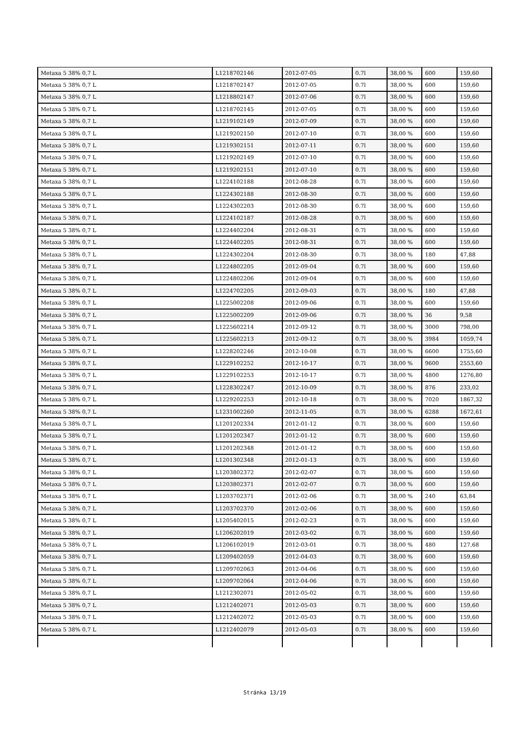| Metaxa 5 38% 0,7 L | L1218702146 | 2012-07-05 | 0.7l | 38,00 % | 600 | 159,60 |
| Metaxa 5 38% 0,7 L | L1218702147 | 2012-07-05 | 0.7l | 38,00 % | 600 | 159,60 |
| Metaxa 5 38% 0,7 L | L1218802147 | 2012-07-06 | 0.7l | 38,00 % | 600 | 159,60 |
| Metaxa 5 38% 0,7 L | L1218702145 | 2012-07-05 | 0.7l | 38,00 % | 600 | 159,60 |
| Metaxa 5 38% 0,7 L | L1219102149 | 2012-07-09 | 0.7l | 38,00 % | 600 | 159,60 |
| Metaxa 5 38% 0,7 L | L1219202150 | 2012-07-10 | 0.7l | 38,00 % | 600 | 159,60 |
| Metaxa 5 38% 0,7 L | L1219302151 | 2012-07-11 | 0.7l | 38,00 % | 600 | 159,60 |
| Metaxa 5 38% 0,7 L | L1219202149 | 2012-07-10 | 0.7l | 38,00 % | 600 | 159,60 |
| Metaxa 5 38% 0,7 L | L1219202151 | 2012-07-10 | 0.7l | 38,00 % | 600 | 159,60 |
| Metaxa 5 38% 0,7 L | L1224102188 | 2012-08-28 | 0.7l | 38,00 % | 600 | 159,60 |
| Metaxa 5 38% 0,7 L | L1224302188 | 2012-08-30 | 0.7l | 38,00 % | 600 | 159,60 |
| Metaxa 5 38% 0,7 L | L1224302203 | 2012-08-30 | 0.7l | 38,00 % | 600 | 159,60 |
| Metaxa 5 38% 0,7 L | L1224102187 | 2012-08-28 | 0.7l | 38,00 % | 600 | 159,60 |
| Metaxa 5 38% 0,7 L | L1224402204 | 2012-08-31 | 0.7l | 38,00 % | 600 | 159,60 |
| Metaxa 5 38% 0,7 L | L1224402205 | 2012-08-31 | 0.7l | 38,00 % | 600 | 159,60 |
| Metaxa 5 38% 0,7 L | L1224302204 | 2012-08-30 | 0.7l | 38,00 % | 180 | 47,88 |
| Metaxa 5 38% 0,7 L | L1224802205 | 2012-09-04 | 0.7l | 38,00 % | 600 | 159,60 |
| Metaxa 5 38% 0,7 L | L1224802206 | 2012-09-04 | 0.7l | 38,00 % | 600 | 159,60 |
| Metaxa 5 38% 0,7 L | L1224702205 | 2012-09-03 | 0.7l | 38,00 % | 180 | 47,88 |
| Metaxa 5 38% 0,7 L | L1225002208 | 2012-09-06 | 0.7l | 38,00 % | 600 | 159,60 |
| Metaxa 5 38% 0,7 L | L1225002209 | 2012-09-06 | 0.7l | 38,00 % | 36 | 9,58 |
| Metaxa 5 38% 0,7 L | L1225602214 | 2012-09-12 | 0.7l | 38,00 % | 3000 | 798,00 |
| Metaxa 5 38% 0,7 L | L1225602213 | 2012-09-12 | 0.7l | 38,00 % | 3984 | 1059,74 |
| Metaxa 5 38% 0,7 L | L1228202246 | 2012-10-08 | 0.7l | 38,00 % | 6600 | 1755,60 |
| Metaxa 5 38% 0,7 L | L1229102252 | 2012-10-17 | 0.7l | 38,00 % | 9600 | 2553,60 |
| Metaxa 5 38% 0,7 L | L1229102253 | 2012-10-17 | 0.7l | 38,00 % | 4800 | 1276,80 |
| Metaxa 5 38% 0,7 L | L1228302247 | 2012-10-09 | 0.7l | 38,00 % | 876 | 233,02 |
| Metaxa 5 38% 0,7 L | L1229202253 | 2012-10-18 | 0.7l | 38,00 % | 7020 | 1867,32 |
| Metaxa 5 38% 0,7 L | L1231002260 | 2012-11-05 | 0.7l | 38,00 % | 6288 | 1672,61 |
| Metaxa 5 38% 0,7 L | L1201202334 | 2012-01-12 | 0.7l | 38,00 % | 600 | 159,60 |
| Metaxa 5 38% 0,7 L | L1201202347 | 2012-01-12 | 0.7l | 38,00 % | 600 | 159,60 |
| Metaxa 5 38% 0,7 L | L1201202348 | 2012-01-12 | 0.7l | 38,00 % | 600 | 159,60 |
| Metaxa 5 38% 0,7 L | L1201302348 | 2012-01-13 | 0.7l | 38,00 % | 600 | 159,60 |
| Metaxa 5 38% 0,7 L | L1203802372 | 2012-02-07 | 0.7l | 38,00 % | 600 | 159,60 |
| Metaxa 5 38% 0,7 L | L1203802371 | 2012-02-07 | 0.7l | 38,00 % | 600 | 159,60 |
| Metaxa 5 38% 0,7 L | L1203702371 | 2012-02-06 | 0.7l | 38,00 % | 240 | 63,84 |
| Metaxa 5 38% 0,7 L | L1203702370 | 2012-02-06 | 0.7l | 38,00 % | 600 | 159,60 |
| Metaxa 5 38% 0,7 L | L1205402015 | 2012-02-23 | 0.7l | 38,00 % | 600 | 159,60 |
| Metaxa 5 38% 0,7 L | L1206202019 | 2012-03-02 | 0.7l | 38,00 % | 600 | 159,60 |
| Metaxa 5 38% 0,7 L | L1206102019 | 2012-03-01 | 0.7l | 38,00 % | 480 | 127,68 |
| Metaxa 5 38% 0,7 L | L1209402059 | 2012-04-03 | 0.7l | 38,00 % | 600 | 159,60 |
| Metaxa 5 38% 0,7 L | L1209702063 | 2012-04-06 | 0.7l | 38,00 % | 600 | 159,60 |
| Metaxa 5 38% 0,7 L | L1209702064 | 2012-04-06 | 0.7l | 38,00 % | 600 | 159,60 |
| Metaxa 5 38% 0,7 L | L1212302071 | 2012-05-02 | 0.7l | 38,00 % | 600 | 159,60 |
| Metaxa 5 38% 0,7 L | L1212402071 | 2012-05-03 | 0.7l | 38,00 % | 600 | 159,60 |
| Metaxa 5 38% 0,7 L | L1212402072 | 2012-05-03 | 0.7l | 38,00 % | 600 | 159,60 |
| Metaxa 5 38% 0,7 L | L1212402079 | 2012-05-03 | 0.7l | 38,00 % | 600 | 159,60 |
Stránka 13/19